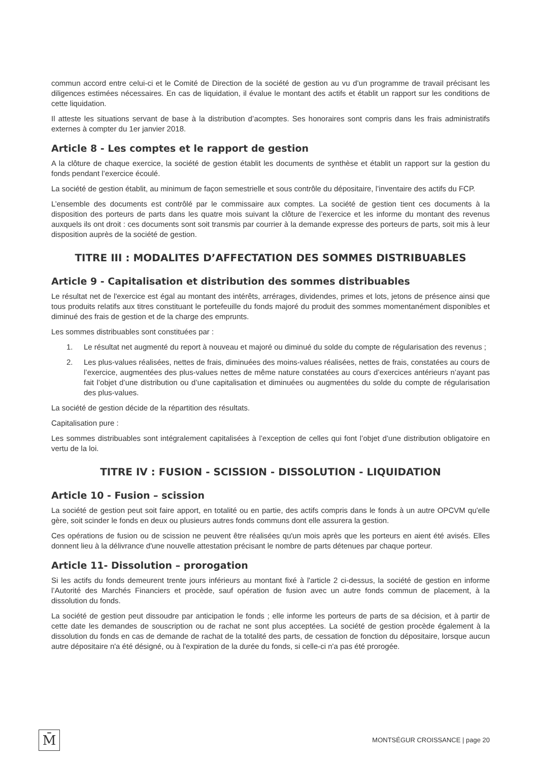commun accord entre celui-ci et le Comité de Direction de la société de gestion au vu d’un programme de travail précisant les diligences estimées nécessaires. En cas de liquidation, il évalue le montant des actifs et établit un rapport sur les conditions de cette liquidation.
Il atteste les situations servant de base à la distribution d’acomptes. Ses honoraires sont compris dans les frais administratifs externes à compter du 1er janvier 2018.
Article 8 - Les comptes et le rapport de gestion
A la clôture de chaque exercice, la société de gestion établit les documents de synthèse et établit un rapport sur la gestion du fonds pendant l’exercice écoulé.
La société de gestion établit, au minimum de façon semestrielle et sous contrôle du dépositaire, l’inventaire des actifs du FCP.
L’ensemble des documents est contrôlé par le commissaire aux comptes. La société de gestion tient ces documents à la disposition des porteurs de parts dans les quatre mois suivant la clôture de l’exercice et les informe du montant des revenus auxquels ils ont droit : ces documents sont soit transmis par courrier à la demande expresse des porteurs de parts, soit mis à leur disposition auprès de la société de gestion.
TITRE III : MODALITES D’AFFECTATION DES SOMMES DISTRIBUABLES
Article 9 - Capitalisation et distribution des sommes distribuables
Le résultat net de l'exercice est égal au montant des intérêts, arrérages, dividendes, primes et lots, jetons de présence ainsi que tous produits relatifs aux titres constituant le portefeuille du fonds majoré du produit des sommes momentanément disponibles et diminué des frais de gestion et de la charge des emprunts.
Les sommes distribuables sont constituées par :
1. Le résultat net augmenté du report à nouveau et majoré ou diminué du solde du compte de régularisation des revenus ;
2. Les plus-values réalisées, nettes de frais, diminuées des moins-values réalisées, nettes de frais, constatées au cours de l’exercice, augmentées des plus-values nettes de même nature constatées au cours d’exercices antérieurs n’ayant pas fait l’objet d’une distribution ou d’une capitalisation et diminuées ou augmentées du solde du compte de régularisation des plus-values.
La société de gestion décide de la répartition des résultats.
Capitalisation pure :
Les sommes distribuables sont intégralement capitalisées à l’exception de celles qui font l’objet d’une distribution obligatoire en vertu de la loi.
TITRE IV : FUSION - SCISSION - DISSOLUTION - LIQUIDATION
Article 10 - Fusion – scission
La société de gestion peut soit faire apport, en totalité ou en partie, des actifs compris dans le fonds à un autre OPCVM qu'elle gère, soit scinder le fonds en deux ou plusieurs autres fonds communs dont elle assurera la gestion.
Ces opérations de fusion ou de scission ne peuvent être réalisées qu'un mois après que les porteurs en aient été avisés. Elles donnent lieu à la délivrance d'une nouvelle attestation précisant le nombre de parts détenues par chaque porteur.
Article 11- Dissolution – prorogation
Si les actifs du fonds demeurent trente jours inférieurs au montant fixé à l'article 2 ci-dessus, la société de gestion en informe l’Autorité des Marchés Financiers et procède, sauf opération de fusion avec un autre fonds commun de placement, à la dissolution du fonds.
La société de gestion peut dissoudre par anticipation le fonds ; elle informe les porteurs de parts de sa décision, et à partir de cette date les demandes de souscription ou de rachat ne sont plus acceptées. La société de gestion procède également à la dissolution du fonds en cas de demande de rachat de la totalité des parts, de cessation de fonction du dépositaire, lorsque aucun autre dépositaire n'a été désigné, ou à l'expiration de la durée du fonds, si celle-ci n'a pas été prorogée.
M̄
MONTSÉGUR CROISSANCE | page 20